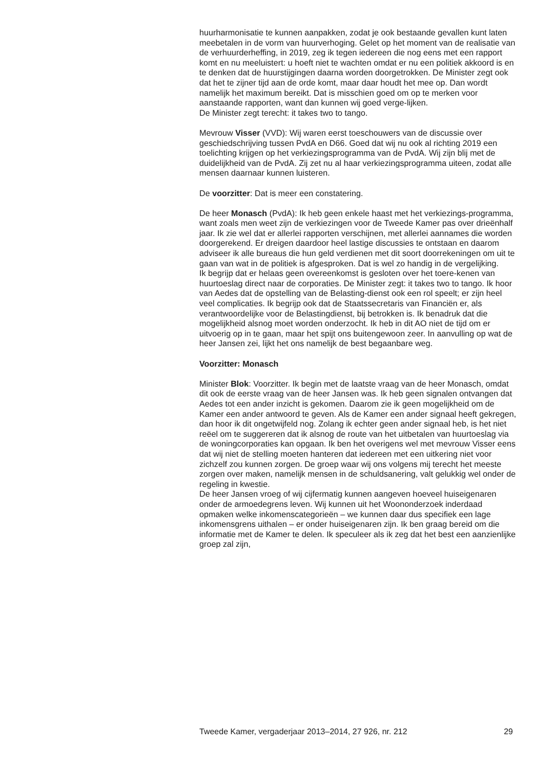huurharmonisatie te kunnen aanpakken, zodat je ook bestaande gevallen kunt laten meebetalen in de vorm van huurverhoging. Gelet op het moment van de realisatie van de verhuurderheffing, in 2019, zeg ik tegen iedereen die nog eens met een rapport komt en nu meeluistert: u hoeft niet te wachten omdat er nu een politiek akkoord is en te denken dat de huurstijgingen daarna worden doorgetrokken. De Minister zegt ook dat het te zijner tijd aan de orde komt, maar daar houdt het mee op. Dan wordt namelijk het maximum bereikt. Dat is misschien goed om op te merken voor aanstaande rapporten, want dan kunnen wij goed verge-lijken.
De Minister zegt terecht: it takes two to tango.
Mevrouw Visser (VVD): Wij waren eerst toeschouwers van de discussie over geschiedschrijving tussen PvdA en D66. Goed dat wij nu ook al richting 2019 een toelichting krijgen op het verkiezingsprogramma van de PvdA. Wij zijn blij met de duidelijkheid van de PvdA. Zij zet nu al haar verkiezingsprogramma uiteen, zodat alle mensen daarnaar kunnen luisteren.
De voorzitter: Dat is meer een constatering.
De heer Monasch (PvdA): Ik heb geen enkele haast met het verkiezings-programma, want zoals men weet zijn de verkiezingen voor de Tweede Kamer pas over drieënhalf jaar. Ik zie wel dat er allerlei rapporten verschijnen, met allerlei aannames die worden doorgerekend. Er dreigen daardoor heel lastige discussies te ontstaan en daarom adviseer ik alle bureaus die hun geld verdienen met dit soort doorrekeningen om uit te gaan van wat in de politiek is afgesproken. Dat is wel zo handig in de vergelijking.
Ik begrijp dat er helaas geen overeenkomst is gesloten over het toere-kenen van huurtoeslag direct naar de corporaties. De Minister zegt: it takes two to tango. Ik hoor van Aedes dat de opstelling van de Belasting-dienst ook een rol speelt; er zijn heel veel complicaties. Ik begrijp ook dat de Staatssecretaris van Financiën er, als verantwoordelijke voor de Belastingdienst, bij betrokken is. Ik benadruk dat die mogelijkheid alsnog moet worden onderzocht. Ik heb in dit AO niet de tijd om er uitvoerig op in te gaan, maar het spijt ons buitengewoon zeer. In aanvulling op wat de heer Jansen zei, lijkt het ons namelijk de best begaanbare weg.
Voorzitter: Monasch
Minister Blok: Voorzitter. Ik begin met de laatste vraag van de heer Monasch, omdat dit ook de eerste vraag van de heer Jansen was. Ik heb geen signalen ontvangen dat Aedes tot een ander inzicht is gekomen. Daarom zie ik geen mogelijkheid om de Kamer een ander antwoord te geven. Als de Kamer een ander signaal heeft gekregen, dan hoor ik dit ongetwijfeld nog. Zolang ik echter geen ander signaal heb, is het niet reëel om te suggereren dat ik alsnog de route van het uitbetalen van huurtoeslag via de woningcorporaties kan opgaan. Ik ben het overigens wel met mevrouw Visser eens dat wij niet de stelling moeten hanteren dat iedereen met een uitkering niet voor zichzelf zou kunnen zorgen. De groep waar wij ons volgens mij terecht het meeste zorgen over maken, namelijk mensen in de schuldsanering, valt gelukkig wel onder de regeling in kwestie.
De heer Jansen vroeg of wij cijfermatig kunnen aangeven hoeveel huiseigenaren onder de armoedegrens leven. Wij kunnen uit het Woononderzoek inderdaad opmaken welke inkomenscategorieën – we kunnen daar dus specifiek een lage inkomensgrens uithalen – er onder huiseigenaren zijn. Ik ben graag bereid om die informatie met de Kamer te delen. Ik speculeer als ik zeg dat het best een aanzienlijke groep zal zijn,
Tweede Kamer, vergaderjaar 2013–2014, 27 926, nr. 212 29